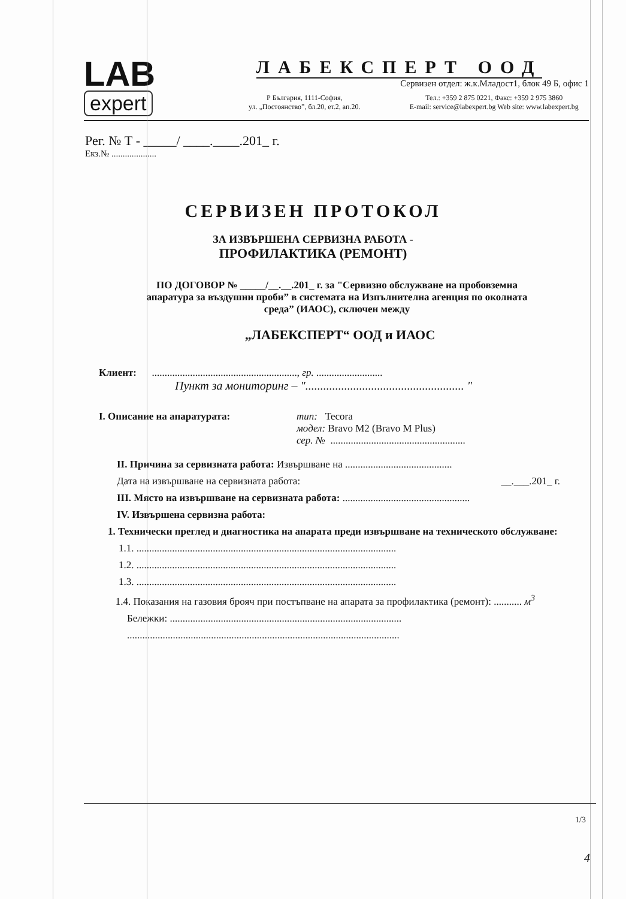LAB
expert
ЛАБЕКСПЕРТ ООД
Сервизен отдел: ж.к.Младост1, блок 49 Б, офис 1
Р България, 1111-София,
ул. „Постоянство”, бл.20, ет.2, ап.20.
Тел.: +359 2 875 0221, Факс: +359 2 975 3860
E-mail: service@labexpert.bg Web site: www.labexpert.bg
Рег. № Т - _____/ ____.____.201_ г.
Екз.№ ....................
СЕРВИЗЕН ПРОТОКОЛ
ЗА ИЗВЪРШЕНА СЕРВИЗНА РАБОТА -
ПРОФИЛАКТИКА (РЕМОНТ)
ПО ДОГОВОР № _____/__.__.201_ г. за "Сервизно обслужване на пробовземна апаратура за въздушни проби” в системата на Изпълнителна агенция по околната среда” (ИАОС), сключен между
„ЛАБЕКСПЕРТ“ ООД и ИАОС
Клиент: ........................................................., гр. ..........................
Пункт за мониторинг – "..................................................... "
I. Описание на апаратурата: тип: Tecora
модел: Bravo M2 (Bravo M Plus)
сер. № .....................................................
II. Причина за сервизната работа: Извършване на ..........................................
Дата на извършване на сервизната работа: __.___.201_ г.
III. Място на извършване на сервизната работа: ..................................................
IV. Извършена сервизна работа:
1. Технически преглед и диагностика на апарата преди извършване на техническото обслужване:
1.1. ......................................................................................................
1.2. ......................................................................................................
1.3. ......................................................................................................
1.4. Показания на газовия брояч при постъпване на апарата за профилактика (ремонт): ........... м<sup>3</sup>
Бележки: ...........................................................................................
...........................................................................................................
1/3
4